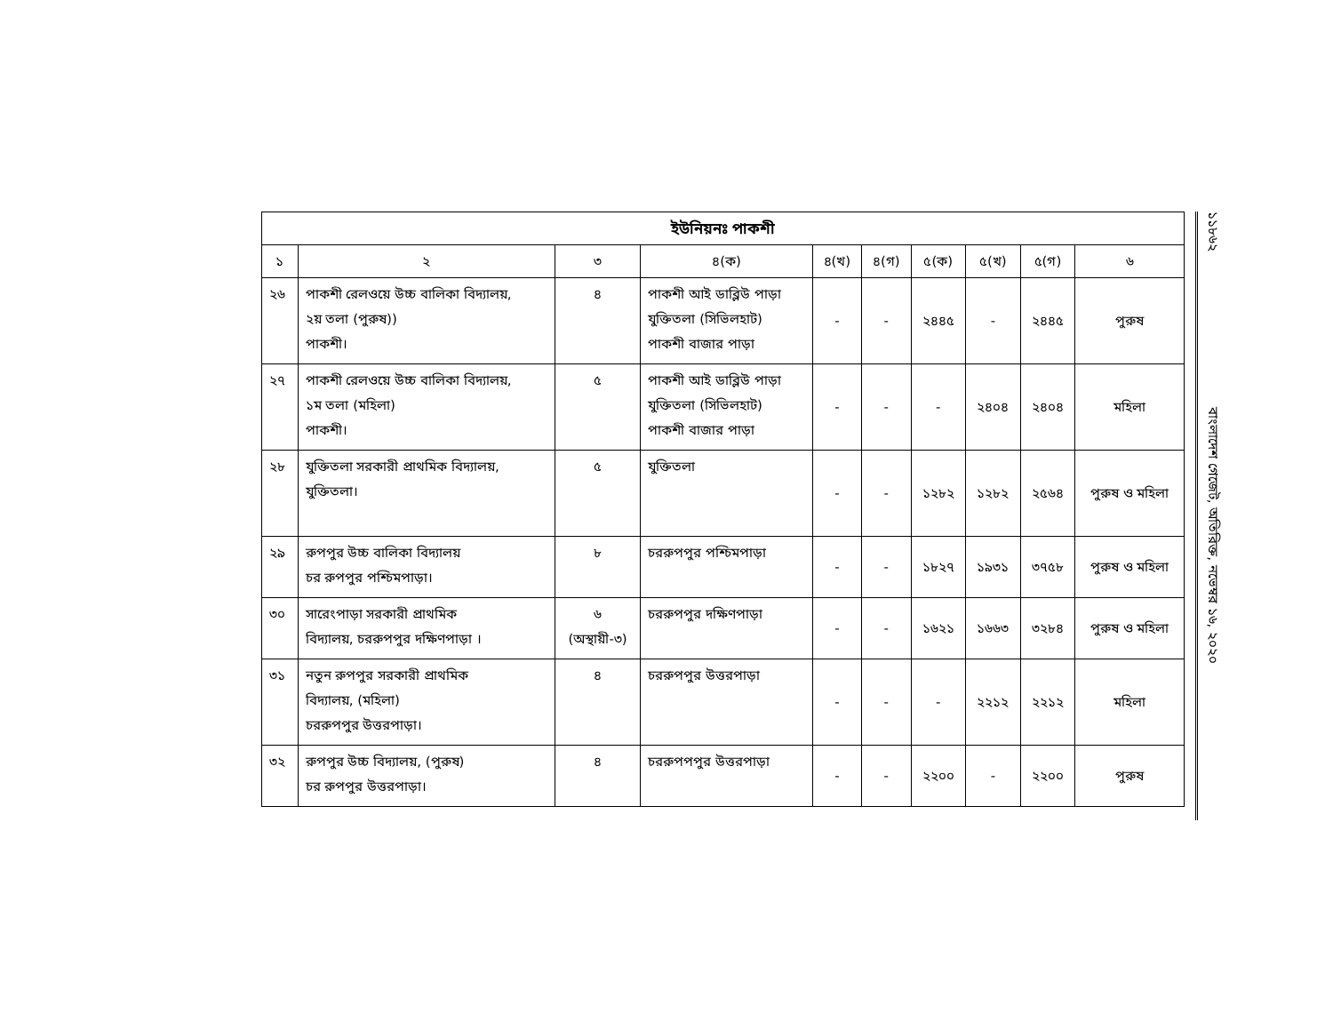| ইউনিয়নঃ পাকশী | | | | | | | | | |
| --- | --- | --- | --- | --- | --- | --- | --- | --- | --- |
| ১ | ২ | ৩ | ৪(ক) | ৪(খ) | ৪(গ) | ৫(ক) | ৫(খ) | ৫(গ) | ৬ |
| ২৬ | পাকশী রেলওয়ে উচ্চ বালিকা বিদ্যালয়, ২য় তলা (পুরুষ)) পাকশী। | ৪ | পাকশী আই ডাব্লিউ পাড়া যুক্তিতলা (সিভিলহাট) পাকশী বাজার পাড়া | - | - | ২৪৪৫ | - | ২৪৪৫ | পুরুষ |
| ২৭ | পাকশী রেলওয়ে উচ্চ বালিকা বিদ্যালয়, ১ম তলা (মহিলা) পাকশী। | ৫ | পাকশী আই ডাব্লিউ পাড়া যুক্তিতলা (সিভিলহাট) পাকশী বাজার পাড়া | - | - | - | ২৪০৪ | ২৪০৪ | মহিলা |
| ২৮ | যুক্তিতলা সরকারী প্রাথমিক বিদ্যালয়, যুক্তিতলা। | ৫ | যুক্তিতলা | - | - | ১২৮২ | ১২৮২ | ২৫৬৪ | পুরুষ ও মহিলা |
| ২৯ | রুপপুর উচ্চ বালিকা বিদ্যালয় চর রুপপুর পশ্চিমপাড়া। | ৮ | চররুপপুর পশ্চিমপাড়া | - | - | ১৮২৭ | ১৯৩১ | ৩৭৫৮ | পুরুষ ও মহিলা |
| ৩০ | সারেংপাড়া সরকারী প্রাথমিক বিদ্যালয়, চররুপপুর দক্ষিণপাড়া । | ৬ (অস্থায়ী-৩) | চররুপপুর দক্ষিণপাড়া | - | - | ১৬২১ | ১৬৬৩ | ৩২৮৪ | পুরুষ ও মহিলা |
| ৩১ | নতুন রুপপুর সরকারী প্রাথমিক বিদ্যালয়, (মহিলা) চররুপপুর উত্তরপাড়া। | ৪ | চররুপপুর উত্তরপাড়া | - | - | - | ২২১২ | ২২১২ | মহিলা |
| ৩২ | রুপপুর উচ্চ বিদ্যালয়, (পুরুষ) চর রুপপুর উত্তরপাড়া। | ৪ | চররুপপপুর উত্তরপাড়া | - | - | ২২০০ | - | ২২০০ | পুরুষ |
১১৮৬২ বাংলাদেশ গেজেট, অতিরিক্ত, নভেম্বর ১৬, ২০২০